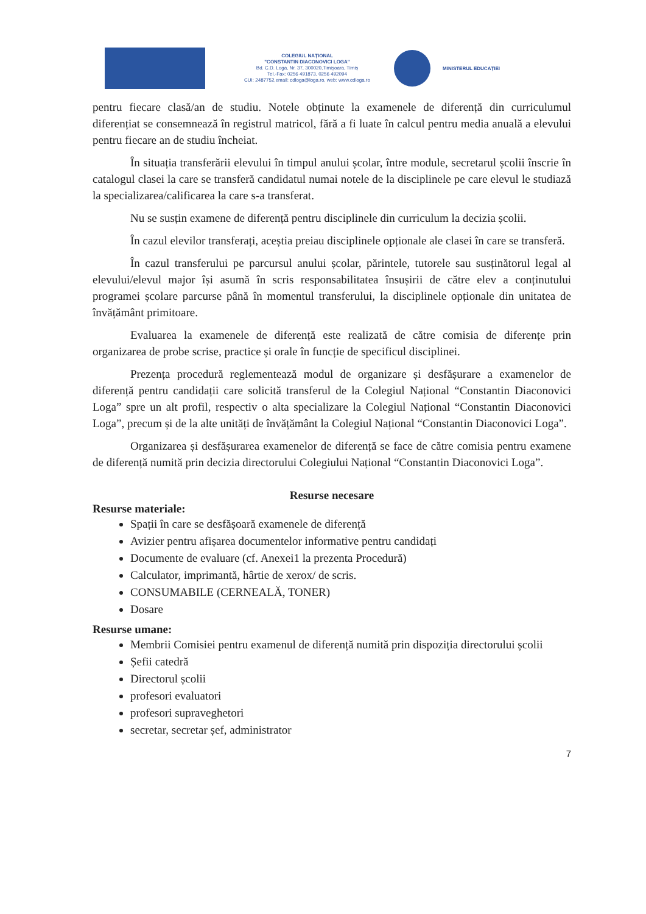COLEGIUL NAȚIONAL
"CONSTANTIN DIACONOVICI LOGA"
Bd. C.D. Loga, Nr. 37, 300020,Timișoara, Timiș
Tel.-Fax: 0256 491873, 0256 492094
CUI: 2487752,email: cdloga@loga.ro, web: www.cdloga.ro
MINISTERUL EDUCAȚIEI
pentru fiecare clasă/an de studiu. Notele obținute la examenele de diferență din curriculumul diferențiat se consemnează în registrul matricol, fără a fi luate în calcul pentru media anuală a elevului pentru fiecare an de studiu încheiat.
În situația transferării elevului în timpul anului școlar, între module, secretarul școlii înscrie în catalogul clasei la care se transferă candidatul numai notele de la disciplinele pe care elevul le studiază la specializarea/calificarea la care s-a transferat.
Nu se susțin examene de diferență pentru disciplinele din curriculum la decizia școlii.
În cazul elevilor transferați, aceștia preiau disciplinele opționale ale clasei în care se transferă.
În cazul transferului pe parcursul anului școlar, părintele, tutorele sau susținătorul legal al elevului/elevul major își asumă în scris responsabilitatea însușirii de către elev a conținutului programei școlare parcurse până în momentul transferului, la disciplinele opționale din unitatea de învățământ primitoare.
Evaluarea la examenele de diferență este realizată de către comisia de diferențe prin organizarea de probe scrise, practice și orale în funcție de specificul disciplinei.
Prezența procedură reglementează modul de organizare și desfășurare a examenelor de diferență pentru candidații care solicită transferul de la Colegiul Național “Constantin Diaconovici Loga” spre un alt profil, respectiv o alta specializare la Colegiul Național “Constantin Diaconovici Loga”, precum și de la alte unități de învățământ la Colegiul Național “Constantin Diaconovici Loga”.
Organizarea și desfășurarea examenelor de diferență se face de către comisia pentru examene de diferență numită prin decizia directorului Colegiului Național “Constantin Diaconovici Loga”.
Resurse necesare
Resurse materiale:
Spații în care se desfășoară examenele de diferență
Avizier pentru afișarea documentelor informative pentru candidați
Documente de evaluare (cf. Anexei1 la prezenta Procedură)
Calculator, imprimantă, hârtie de xerox/ de scris.
CONSUMABILE (CERNEALĂ, TONER)
Dosare
Resurse umane:
Membrii Comisiei pentru examenul de diferență numită prin dispoziția directorului școlii
Șefii catedră
Directorul școlii
profesori evaluatori
profesori supraveghetori
secretar, secretar șef, administrator
7